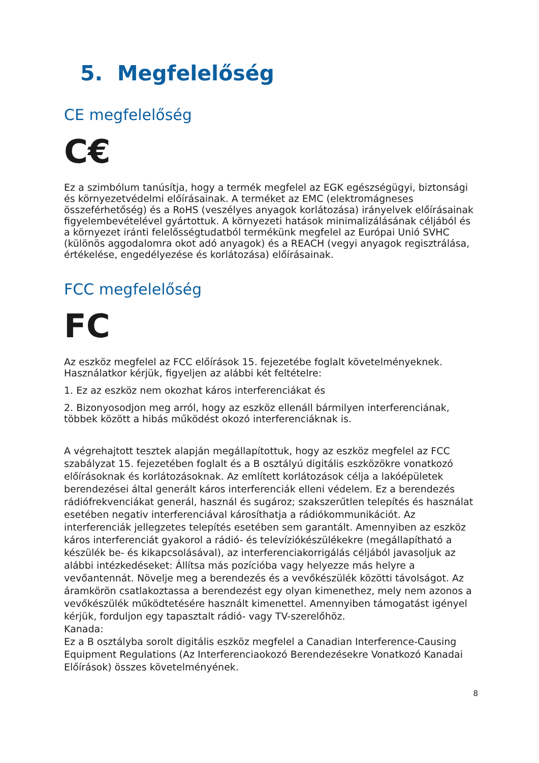5. Megfelelőség
CE megfelelőség
C€
Ez a szimbólum tanúsítja, hogy a termék megfelel az EGK egészségügyi, biztonsági és környezetvédelmi előírásainak. A terméket az EMC (elektromágneses összeférhetőség) és a RoHS (veszélyes anyagok korlátozása) irányelvek előírásainak figyelembevételével gyártottuk. A környezeti hatások minimalizálásának céljából és a környezet iránti felelősségtudatból termékünk megfelel az Európai Unió SVHC (különös aggodalomra okot adó anyagok) és a REACH (vegyi anyagok regisztrálása, értékelése, engedélyezése és korlátozása) előírásainak.
FCC megfelelőség
FC
Az eszköz megfelel az FCC előírások 15. fejezetébe foglalt követelményeknek. Használatkor kérjük, figyeljen az alábbi két feltételre:
1. Ez az eszköz nem okozhat káros interferenciákat és
2. Bizonyosodjon meg arról, hogy az eszköz ellenáll bármilyen interferenciának, többek között a hibás működést okozó interferenciáknak is.
A végrehajtott tesztek alapján megállapítottuk, hogy az eszköz megfelel az FCC szabályzat 15. fejezetében foglalt és a B osztályú digitális eszközökre vonatkozó előírásoknak és korlátozásoknak. Az említett korlátozások célja a lakóépületek berendezései által generált káros interferenciák elleni védelem. Ez a berendezés rádiófrekvenciákat generál, használ és sugároz; szakszerűtlen telepítés és használat esetében negativ interferenciával károsíthatja a rádiókommunikációt. Az interferenciák jellegzetes telepítés esetében sem garantált. Amennyiben az eszköz káros interferenciát gyakorol a rádió- és televíziókészülékekre (megállapítható a készülék be- és kikapcsolásával), az interferenciakorrigálás céljából javasoljuk az alábbi intézkedéseket: Állítsa más pozícióba vagy helyezze más helyre a vevőantennát. Növelje meg a berendezés és a vevőkészülék közötti távolságot. Az áramkörön csatlakoztassa a berendezést egy olyan kimenethez, mely nem azonos a vevőkészülék működtetésére használt kimenettel. Amennyiben támogatást igényel kérjük, forduljon egy tapasztalt rádió- vagy TV-szerelőhöz.
Kanada:
Ez a B osztályba sorolt digitális eszköz megfelel a Canadian Interference-Causing Equipment Regulations (Az Interferenciaokozó Berendezésekre Vonatkozó Kanadai Előírások) összes követelményének.
8